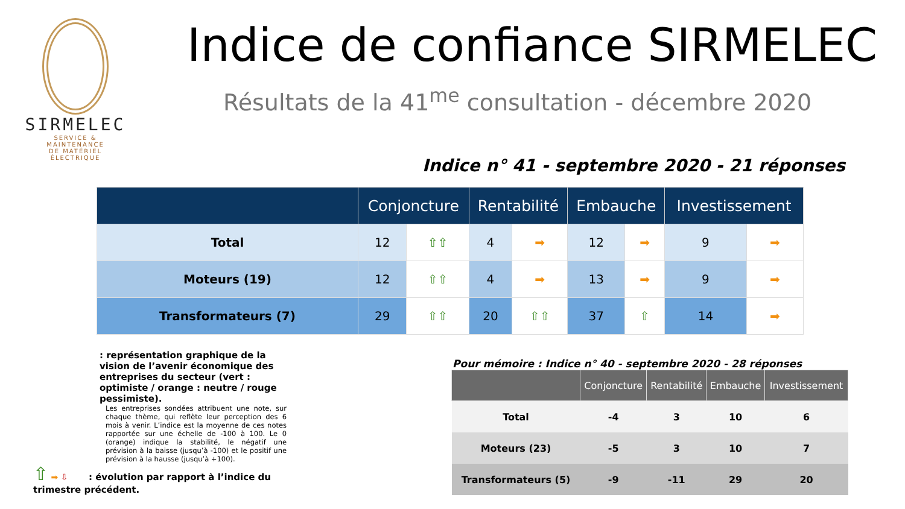SIRMELEC
SERVICE & MAINTENANCE
DE MATÉRIEL ÉLECTRIQUE
Indice de confiance SIRMELEC
Résultats de la 41<sup>me</sup> consultation - décembre 2020
Indice n° 41 - septembre 2020 - 21 réponses
| | Conjoncture | | Rentabilité | | Embauche | | Investissement | |
| --- | --- | --- | --- | --- | --- | --- | --- | --- |
| Total | 12 | ⇧⇧ | 4 | ➡ | 12 | ➡ | 9 | ➡ |
| Moteurs (19) | 12 | ⇧⇧ | 4 | ➡ | 13 | ➡ | 9 | ➡ |
| Transformateurs (7) | 29 | ⇧⇧ | 20 | ⇧⇧ | 37 | ⇧ | 14 | ➡ |
: représentation graphique de la vision de l’avenir économique des entreprises du secteur (vert : optimiste / orange : neutre / rouge pessimiste).
Les entreprises sondées attribuent une note, sur chaque thème, qui reflète leur perception des 6 mois à venir. L’indice est la moyenne de ces notes rapportée sur une échelle de -100 à 100. Le 0 (orange) indique la stabilité, le négatif une prévision à la baisse (jusqu’à -100) et le positif une prévision à la hausse (jusqu’à +100).
⇧ ➡ ⇩ : évolution par rapport à l’indice du trimestre précédent.
Pour mémoire : Indice n° 40 - septembre 2020 - 28 réponses
| | Conjoncture | Rentabilité | Embauche | Investissement |
| --- | --- | --- | --- | --- |
| Total | -4 | 3 | 10 | 6 |
| Moteurs (23) | -5 | 3 | 10 | 7 |
| Transformateurs (5) | -9 | -11 | 29 | 20 |